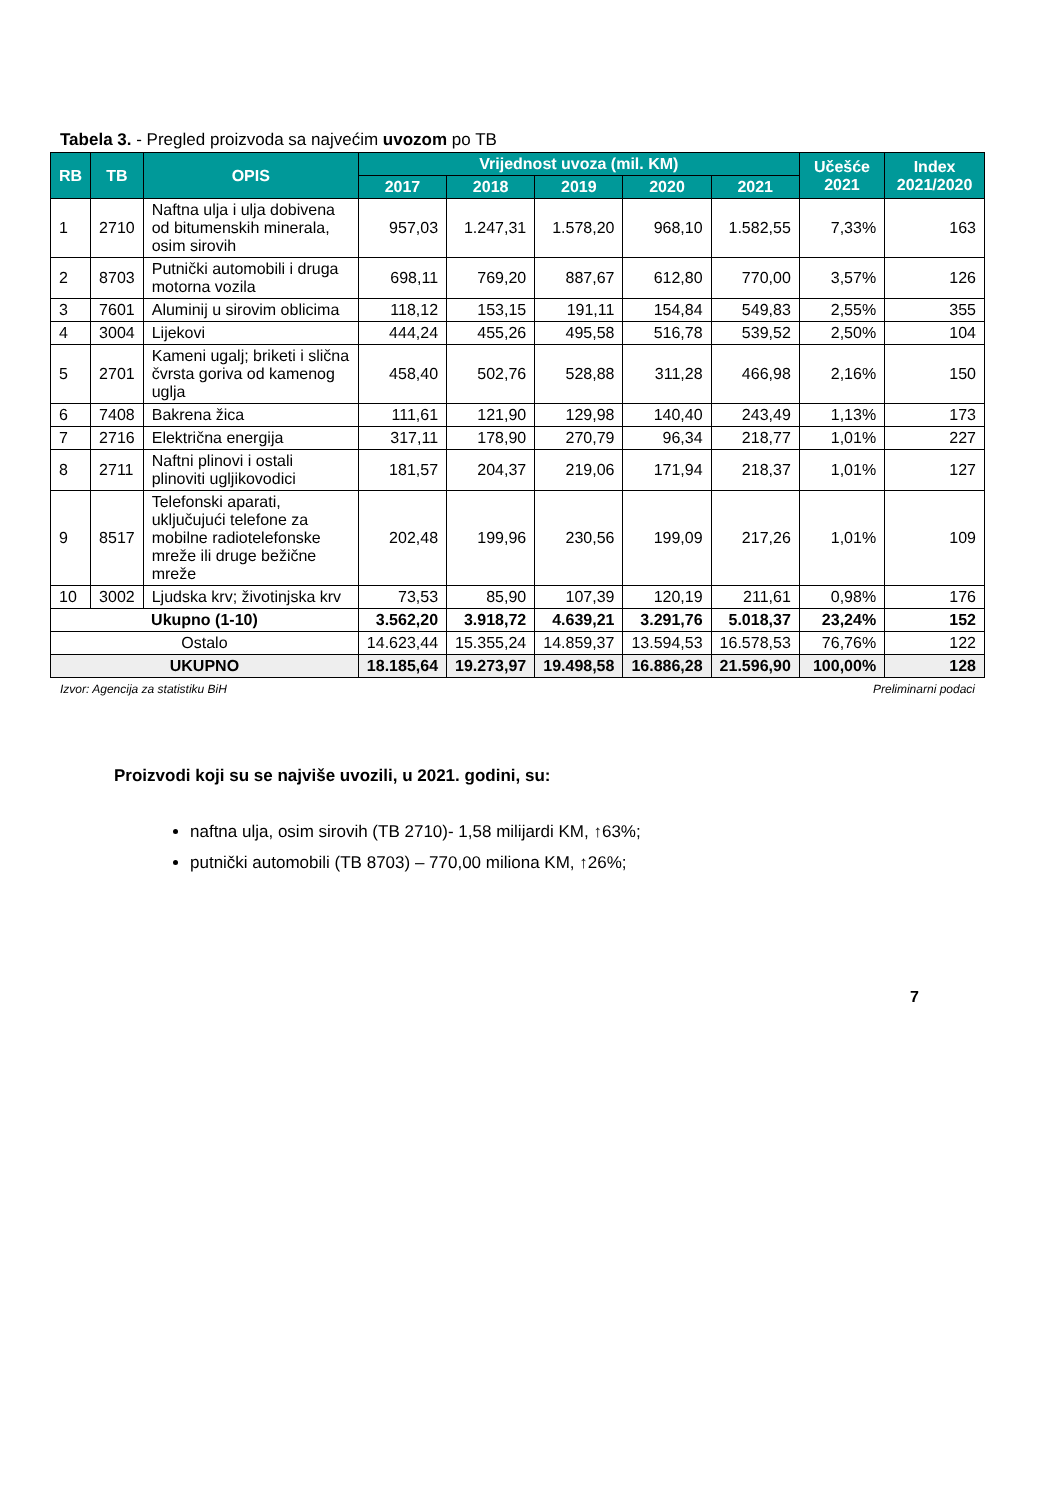Tabela 3. - Pregled proizvoda sa najvećim uvozom po TB
| RB | TB | OPIS | Vrijednost uvoza (mil. KM) | | | | | Učešće 2021 | Index 2021/2020 |
| --- | --- | --- | --- | --- | --- | --- | --- | --- | --- |
| | | | 2017 | 2018 | 2019 | 2020 | 2021 | | |
| 1 | 2710 | Naftna ulja i ulja dobivena od bitumenskih minerala, osim sirovih | 957,03 | 1.247,31 | 1.578,20 | 968,10 | 1.582,55 | 7,33% | 163 |
| 2 | 8703 | Putnički automobili i druga motorna vozila | 698,11 | 769,20 | 887,67 | 612,80 | 770,00 | 3,57% | 126 |
| 3 | 7601 | Aluminij u sirovim oblicima | 118,12 | 153,15 | 191,11 | 154,84 | 549,83 | 2,55% | 355 |
| 4 | 3004 | Lijekovi | 444,24 | 455,26 | 495,58 | 516,78 | 539,52 | 2,50% | 104 |
| 5 | 2701 | Kameni ugalj; briketi i slična čvrsta goriva od kamenog uglja | 458,40 | 502,76 | 528,88 | 311,28 | 466,98 | 2,16% | 150 |
| 6 | 7408 | Bakrena žica | 111,61 | 121,90 | 129,98 | 140,40 | 243,49 | 1,13% | 173 |
| 7 | 2716 | Električna energija | 317,11 | 178,90 | 270,79 | 96,34 | 218,77 | 1,01% | 227 |
| 8 | 2711 | Naftni plinovi i ostali plinoviti ugljikovodici | 181,57 | 204,37 | 219,06 | 171,94 | 218,37 | 1,01% | 127 |
| 9 | 8517 | Telefonski aparati, uključujući telefone za mobilne radiotelefonske mreže ili druge bežične mreže | 202,48 | 199,96 | 230,56 | 199,09 | 217,26 | 1,01% | 109 |
| 10 | 3002 | Ljudska krv; životinjska krv | 73,53 | 85,90 | 107,39 | 120,19 | 211,61 | 0,98% | 176 |
| Ukupno (1-10) | | | 3.562,20 | 3.918,72 | 4.639,21 | 3.291,76 | 5.018,37 | 23,24% | 152 |
| Ostalo | | | 14.623,44 | 15.355,24 | 14.859,37 | 13.594,53 | 16.578,53 | 76,76% | 122 |
| UKUPNO | | | 18.185,64 | 19.273,97 | 19.498,58 | 16.886,28 | 21.596,90 | 100,00% | 128 |
Izvor: Agencija za statistiku BiH Preliminarni podaci
Proizvodi koji su se najviše uvozili, u 2021. godini, su:
naftna ulja, osim sirovih (TB 2710)- 1,58 milijardi KM, ↑63%;
putnički automobili (TB 8703) – 770,00 miliona KM, ↑26%;
7